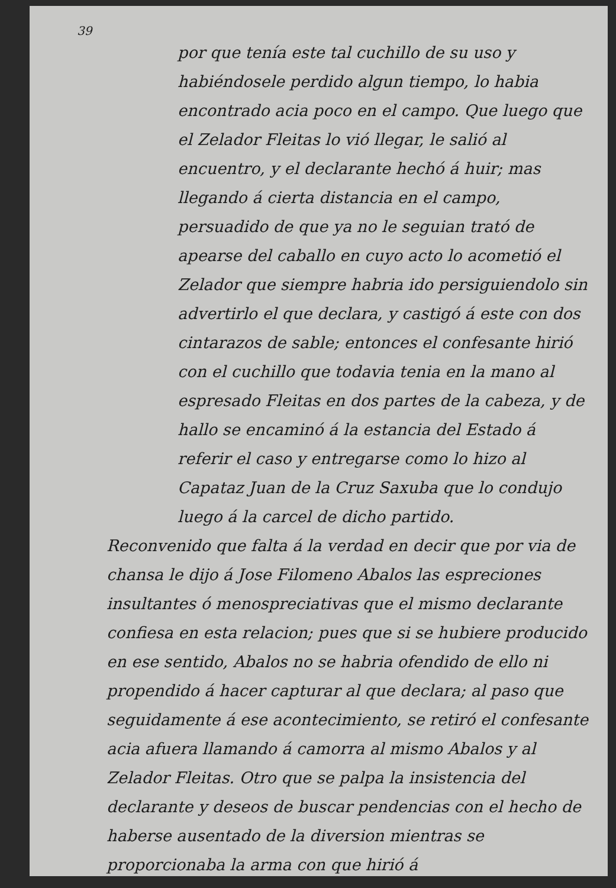39
por que tenía este tal cuchillo de su uso y habiéndosele perdido algun tiempo, lo habia encontrado acia poco en el campo. Que luego que el Zelador Fleitas lo vió llegar, le salió al encuentro, y el declarante hechó á huir; mas llegando á cierta distancia en el campo, persuadido de que ya no le seguian trató de apearse del caballo en cuyo acto lo acometió el Zelador que siempre habria ido persiguiendolo sin advertirlo el que declara, y castigó á este con dos cintarazos de sable; entonces el confesante hirió con el cuchillo que todavia tenia en la mano al espresado Fleitas en dos partes de la cabeza, y de hallo se encaminó á la estancia del Estado á referir el caso y entregarse como lo hizo al Capataz Juan de la Cruz Saxuba que lo condujo luego á la carcel de dicho partido.
Reconvenido que falta á la verdad en decir que por via de chansa le dijo á Jose Filomeno Abalos las espreciones insultantes ó menospreciativas que el mismo declarante confiesa en esta relacion; pues que si se hubiere producido en ese sentido, Abalos no se habria ofendido de ello ni propendido á hacer capturar al que declara; al paso que seguidamente á ese acontecimiento, se retiró el confesante acia afuera llamando á camorra al mismo Abalos y al Zelador Fleitas. Otro que se palpa la insistencia del declarante y deseos de buscar pendencias con el hecho de haberse ausentado de la diversion mientras se proporcionaba la arma con que hirió á